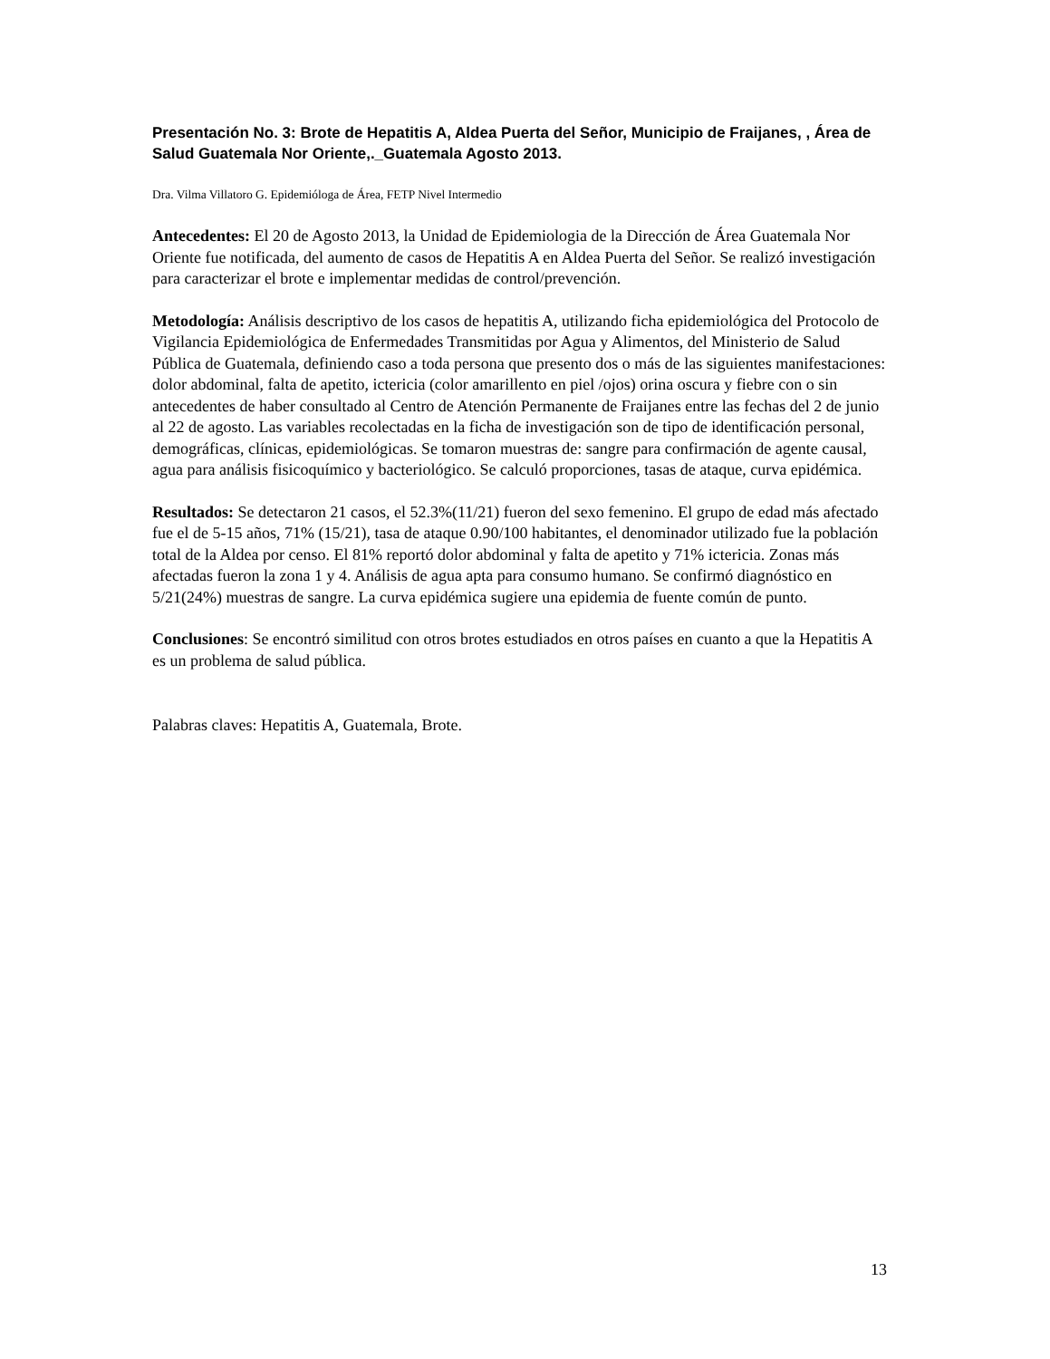Presentación No. 3: Brote de Hepatitis A, Aldea Puerta del Señor, Municipio de Fraijanes, , Área de Salud Guatemala Nor Oriente,._Guatemala Agosto 2013.
Dra. Vilma Villatoro G. Epidemióloga de Área, FETP Nivel Intermedio
Antecedentes: El 20 de Agosto 2013, la Unidad de Epidemiologia de la Dirección de Área Guatemala Nor Oriente fue notificada, del aumento de casos de Hepatitis A en Aldea Puerta del Señor. Se realizó investigación para caracterizar el brote e implementar medidas de control/prevención.
Metodología: Análisis descriptivo de los casos de hepatitis A, utilizando ficha epidemiológica del Protocolo de Vigilancia Epidemiológica de Enfermedades Transmitidas por Agua y Alimentos, del Ministerio de Salud Pública de Guatemala, definiendo caso a toda persona que presento dos o más de las siguientes manifestaciones: dolor abdominal, falta de apetito, ictericia (color amarillento en piel /ojos) orina oscura y fiebre con o sin antecedentes de haber consultado al Centro de Atención Permanente de Fraijanes entre las fechas del 2 de junio al 22 de agosto. Las variables recolectadas en la ficha de investigación son de tipo de identificación personal, demográficas, clínicas, epidemiológicas. Se tomaron muestras de: sangre para confirmación de agente causal, agua para análisis fisicoquímico y bacteriológico. Se calculó proporciones, tasas de ataque, curva epidémica.
Resultados: Se detectaron 21 casos, el 52.3%(11/21) fueron del sexo femenino. El grupo de edad más afectado fue el de 5-15 años, 71% (15/21), tasa de ataque 0.90/100 habitantes, el denominador utilizado fue la población total de la Aldea por censo. El 81% reportó dolor abdominal y falta de apetito y 71% ictericia. Zonas más afectadas fueron la zona 1 y 4. Análisis de agua apta para consumo humano. Se confirmó diagnóstico en 5/21(24%) muestras de sangre. La curva epidémica sugiere una epidemia de fuente común de punto.
Conclusiones: Se encontró similitud con otros brotes estudiados en otros países en cuanto a que la Hepatitis A es un problema de salud pública.
Palabras claves: Hepatitis A, Guatemala, Brote.
13